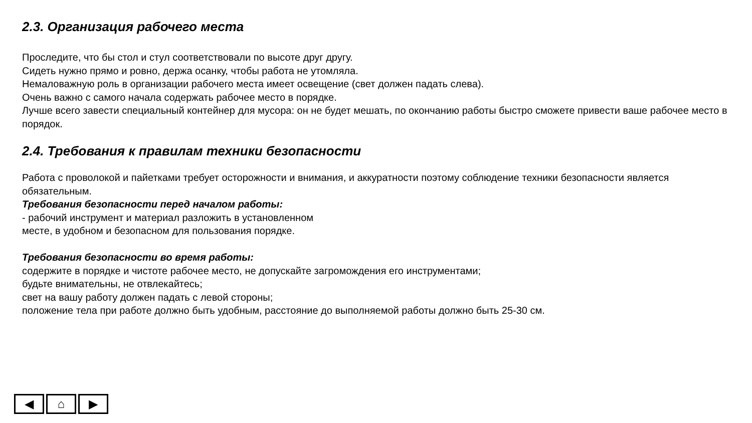2.3. Организация рабочего места
Проследите, что бы стол и стул соответствовали по высоте друг другу.
Сидеть нужно прямо и ровно, держа осанку, чтобы работа не утомляла.
Немаловажную роль в организации рабочего места имеет освещение (свет должен падать слева).
Очень важно с самого начала содержать рабочее место в порядке.
Лучше всего завести специальный контейнер для мусора: он не будет мешать, по окончанию работы быстро сможете привести ваше рабочее место в порядок.
2.4. Требования к правилам техники безопасности
Работа с проволокой и пайетками требует осторожности и внимания, и аккуратности поэтому соблюдение техники безопасности является обязательным.
Требования безопасности перед началом работы:
- рабочий инструмент и материал разложить в установленном
месте, в удобном и безопасном для пользования порядке.
Требования безопасности во время работы:
содержите в порядке и чистоте рабочее место, не допускайте загромождения его инструментами;
будьте внимательны, не отвлекайтесь;
свет на вашу работу должен падать с левой стороны;
положение тела при работе должно быть удобным, расстояние до выполняемой работы должно быть 25-30 см.
◀ ⌂ ▶